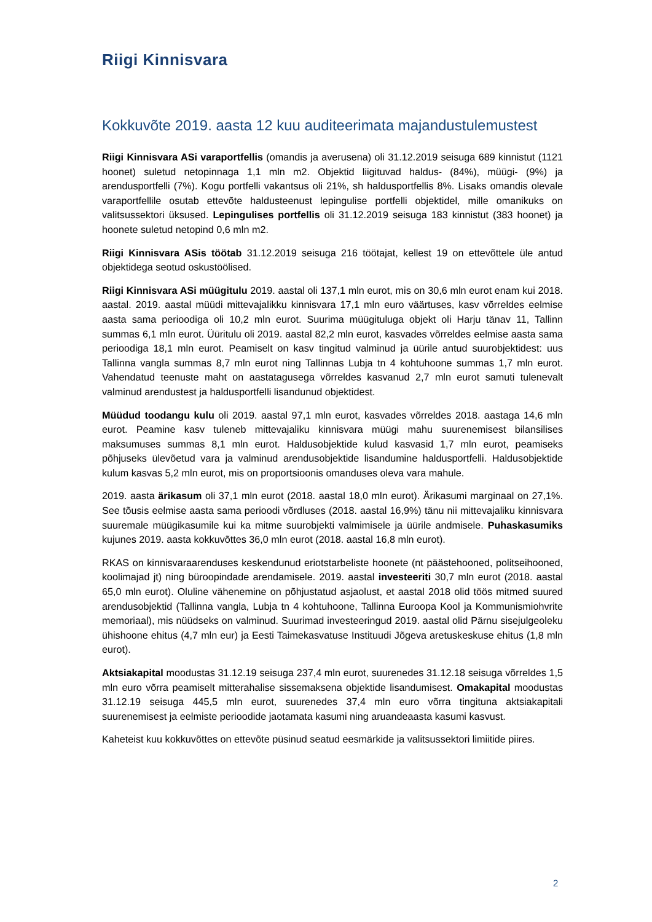Riigi Kinnisvara
Kokkuvõte 2019. aasta 12 kuu auditeerimata majandustulemustest
Riigi Kinnisvara ASi varaportfellis (omandis ja averusena) oli 31.12.2019 seisuga 689 kinnistut (1121 hoonet) suletud netopinnaga 1,1 mln m2. Objektid liigituvad haldus- (84%), müügi- (9%) ja arendusportfelli (7%). Kogu portfelli vakantsus oli 21%, sh haldusportfellis 8%. Lisaks omandis olevale varaportfellile osutab ettevõte haldusteenust lepingulise portfelli objektidel, mille omanikuks on valitsussektori üksused. Lepingulises portfellis oli 31.12.2019 seisuga 183 kinnistut (383 hoonet) ja hoonete suletud netopind 0,6 mln m2.
Riigi Kinnisvara ASis töötab 31.12.2019 seisuga 216 töötajat, kellest 19 on ettevõttele üle antud objektidega seotud oskustöölised.
Riigi Kinnisvara ASi müügitulu 2019. aastal oli 137,1 mln eurot, mis on 30,6 mln eurot enam kui 2018. aastal. 2019. aastal müüdi mittevajalikku kinnisvara 17,1 mln euro väärtuses, kasv võrreldes eelmise aasta sama perioodiga oli 10,2 mln eurot. Suurima müügituluga objekt oli Harju tänav 11, Tallinn summas 6,1 mln eurot. Üüritulu oli 2019. aastal 82,2 mln eurot, kasvades võrreldes eelmise aasta sama perioodiga 18,1 mln eurot. Peamiselt on kasv tingitud valminud ja üürile antud suurobjektidest: uus Tallinna vangla summas 8,7 mln eurot ning Tallinnas Lubja tn 4 kohtuhoone summas 1,7 mln eurot. Vahendatud teenuste maht on aastatagusega võrreldes kasvanud 2,7 mln eurot samuti tulenevalt valminud arendustest ja haldusportfelli lisandunud objektidest.
Müüdud toodangu kulu oli 2019. aastal 97,1 mln eurot, kasvades võrreldes 2018. aastaga 14,6 mln eurot. Peamine kasv tuleneb mittevajaliku kinnisvara müügi mahu suurenemisest bilansilises maksumuses summas 8,1 mln eurot. Haldusobjektide kulud kasvasid 1,7 mln eurot, peamiseks põhjuseks ülevõetud vara ja valminud arendusobjektide lisandumine haldusportfelli. Haldusobjektide kulum kasvas 5,2 mln eurot, mis on proportsioonis omanduses oleva vara mahule.
2019. aasta ärikasum oli 37,1 mln eurot (2018. aastal 18,0 mln eurot). Ärikasumi marginaal on 27,1%. See tõusis eelmise aasta sama perioodi võrdluses (2018. aastal 16,9%) tänu nii mittevajaliku kinnisvara suuremale müügikasumile kui ka mitme suurobjekti valmimisele ja üürile andmisele. Puhaskasumiks kujunes 2019. aasta kokkuvõttes 36,0 mln eurot (2018. aastal 16,8 mln eurot).
RKAS on kinnisvaraarenduses keskendunud eriotstarbeliste hoonete (nt päästehooned, politseihooned, koolimajad jt) ning büroopindade arendamisele. 2019. aastal investeeriti 30,7 mln eurot (2018. aastal 65,0 mln eurot). Oluline vähenemine on põhjustatud asjaolust, et aastal 2018 olid töös mitmed suured arendusobjektid (Tallinna vangla, Lubja tn 4 kohtuhoone, Tallinna Euroopa Kool ja Kommunismiohvrite memoriaal), mis nüüdseks on valminud. Suurimad investeeringud 2019. aastal olid Pärnu sisejulgeoleku ühishoone ehitus (4,7 mln eur) ja Eesti Taimekasvatuse Instituudi Jõgeva aretuskeskuse ehitus (1,8 mln eurot).
Aktsiakapital moodustas 31.12.19 seisuga 237,4 mln eurot, suurenedes 31.12.18 seisuga võrreldes 1,5 mln euro võrra peamiselt mitterahalise sissemaksena objektide lisandumisest. Omakapital moodustas 31.12.19 seisuga 445,5 mln eurot, suurenedes 37,4 mln euro võrra tingituna aktsiakapitali suurenemisest ja eelmiste perioodide jaotamata kasumi ning aruandeaasta kasumi kasvust.
Kaheteist kuu kokkuvõttes on ettevõte püsinud seatud eesmärkide ja valitsussektori limiitide piires.
2